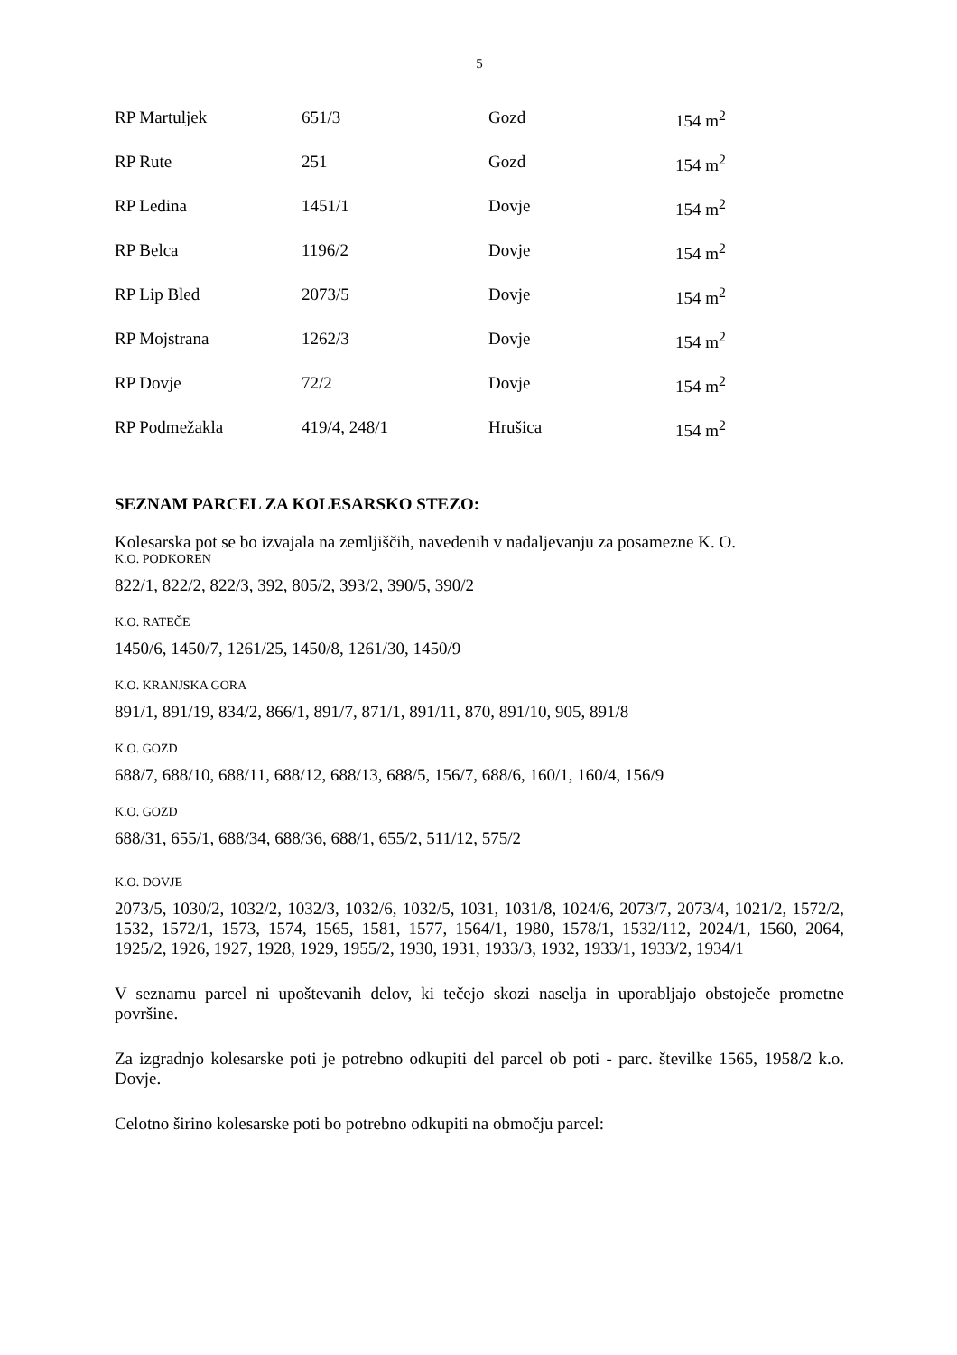5
| RP Martuljek | 651/3 | Gozd | 154 m<sup>2</sup> |
| RP Rute | 251 | Gozd | 154 m<sup>2</sup> |
| RP Ledina | 1451/1 | Dovje | 154 m<sup>2</sup> |
| RP Belca | 1196/2 | Dovje | 154 m<sup>2</sup> |
| RP Lip Bled | 2073/5 | Dovje | 154 m<sup>2</sup> |
| RP Mojstrana | 1262/3 | Dovje | 154 m<sup>2</sup> |
| RP Dovje | 72/2 | Dovje | 154 m<sup>2</sup> |
| RP Podmežakla | 419/4, 248/1 | Hrušica | 154 m<sup>2</sup> |
SEZNAM PARCEL ZA KOLESARSKO STEZO:
Kolesarska pot se bo izvajala na zemljiščih, navedenih v nadaljevanju za posamezne K. O.
K.O. PODKOREN
822/1, 822/2, 822/3, 392, 805/2, 393/2, 390/5, 390/2
K.O. RATEČE
1450/6, 1450/7, 1261/25, 1450/8, 1261/30, 1450/9
K.O. KRANJSKA GORA
891/1, 891/19, 834/2, 866/1, 891/7, 871/1, 891/11, 870, 891/10, 905, 891/8
K.O. GOZD
688/7, 688/10, 688/11, 688/12, 688/13, 688/5, 156/7, 688/6, 160/1, 160/4, 156/9
K.O. GOZD
688/31, 655/1, 688/34, 688/36, 688/1, 655/2, 511/12, 575/2
K.O. DOVJE
2073/5, 1030/2, 1032/2, 1032/3, 1032/6, 1032/5, 1031, 1031/8, 1024/6, 2073/7, 2073/4, 1021/2, 1572/2, 1532, 1572/1, 1573, 1574, 1565, 1581, 1577, 1564/1, 1980, 1578/1, 1532/112, 2024/1, 1560, 2064, 1925/2, 1926, 1927, 1928, 1929, 1955/2, 1930, 1931, 1933/3, 1932, 1933/1, 1933/2, 1934/1
V seznamu parcel ni upoštevanih delov, ki tečejo skozi naselja in uporabljajo obstoječe prometne površine.
Za izgradnjo kolesarske poti je potrebno odkupiti del parcel ob poti - parc. številke 1565, 1958/2 k.o. Dovje.
Celotno širino kolesarske poti bo potrebno odkupiti na območju parcel: